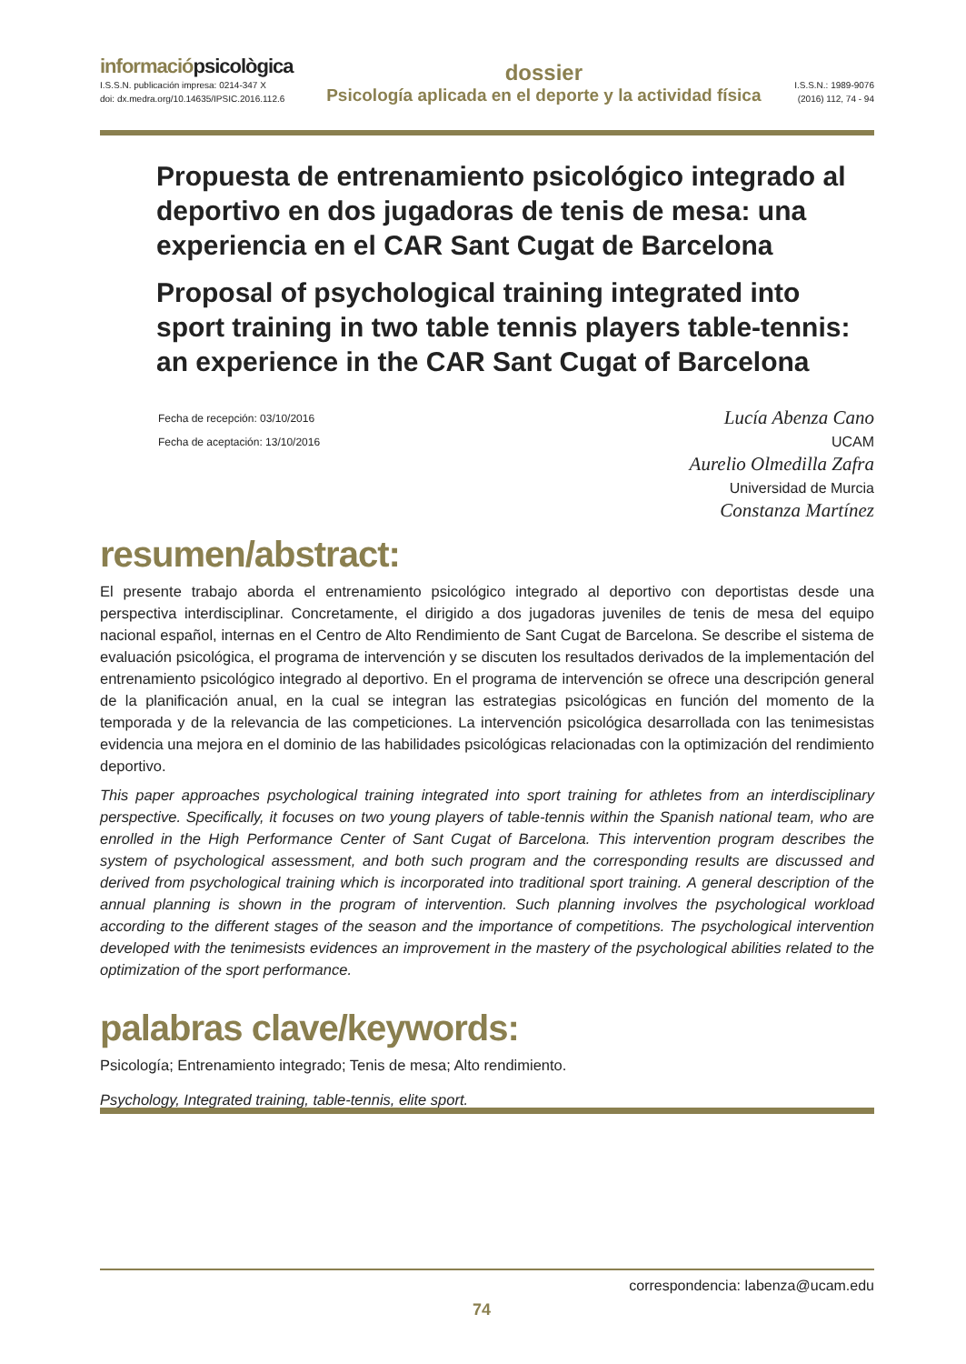informaciópsicològica
I.S.S.N. publicación impresa: 0214-347 X
doi: dx.medra.org/10.14635/IPSIC.2016.112.6
dossier
Psicología aplicada en el deporte y la actividad física
I.S.S.N.: 1989-9076
(2016) 112, 74 - 94
Propuesta de entrenamiento psicológico integrado al deportivo en dos jugadoras de tenis de mesa: una experiencia en el CAR Sant Cugat de Barcelona
Proposal of psychological training integrated into sport training in two table tennis players table-tennis: an experience in the CAR Sant Cugat of Barcelona
Fecha de recepción: 03/10/2016
Fecha de aceptación: 13/10/2016
Lucía Abenza Cano
UCAM
Aurelio Olmedilla Zafra
Universidad de Murcia
Constanza Martínez
resumen/abstract:
El presente trabajo aborda el entrenamiento psicológico integrado al deportivo con deportistas desde una perspectiva interdisciplinar. Concretamente, el dirigido a dos jugadoras juveniles de tenis de mesa del equipo nacional español, internas en el Centro de Alto Rendimiento de Sant Cugat de Barcelona. Se describe el sistema de evaluación psicológica, el programa de intervención y se discuten los resultados derivados de la implementación del entrenamiento psicológico integrado al deportivo. En el programa de intervención se ofrece una descripción general de la planificación anual, en la cual se integran las estrategias psicológicas en función del momento de la temporada y de la relevancia de las competiciones. La intervención psicológica desarrollada con las tenimesistas evidencia una mejora en el dominio de las habilidades psicológicas relacionadas con la optimización del rendimiento deportivo.
This paper approaches psychological training integrated into sport training for athletes from an interdisciplinary perspective. Specifically, it focuses on two young players of table-tennis within the Spanish national team, who are enrolled in the High Performance Center of Sant Cugat of Barcelona. This intervention program describes the system of psychological assessment, and both such program and the corresponding results are discussed and derived from psychological training which is incorporated into traditional sport training. A general description of the annual planning is shown in the program of intervention. Such planning involves the psychological workload according to the different stages of the season and the importance of competitions. The psychological intervention developed with the tenimesists evidences an improvement in the mastery of the psychological abilities related to the optimization of the sport performance.
palabras clave/keywords:
Psicología; Entrenamiento integrado; Tenis de mesa; Alto rendimiento.
Psychology, Integrated training, table-tennis, elite sport.
correspondencia: labenza@ucam.edu
74